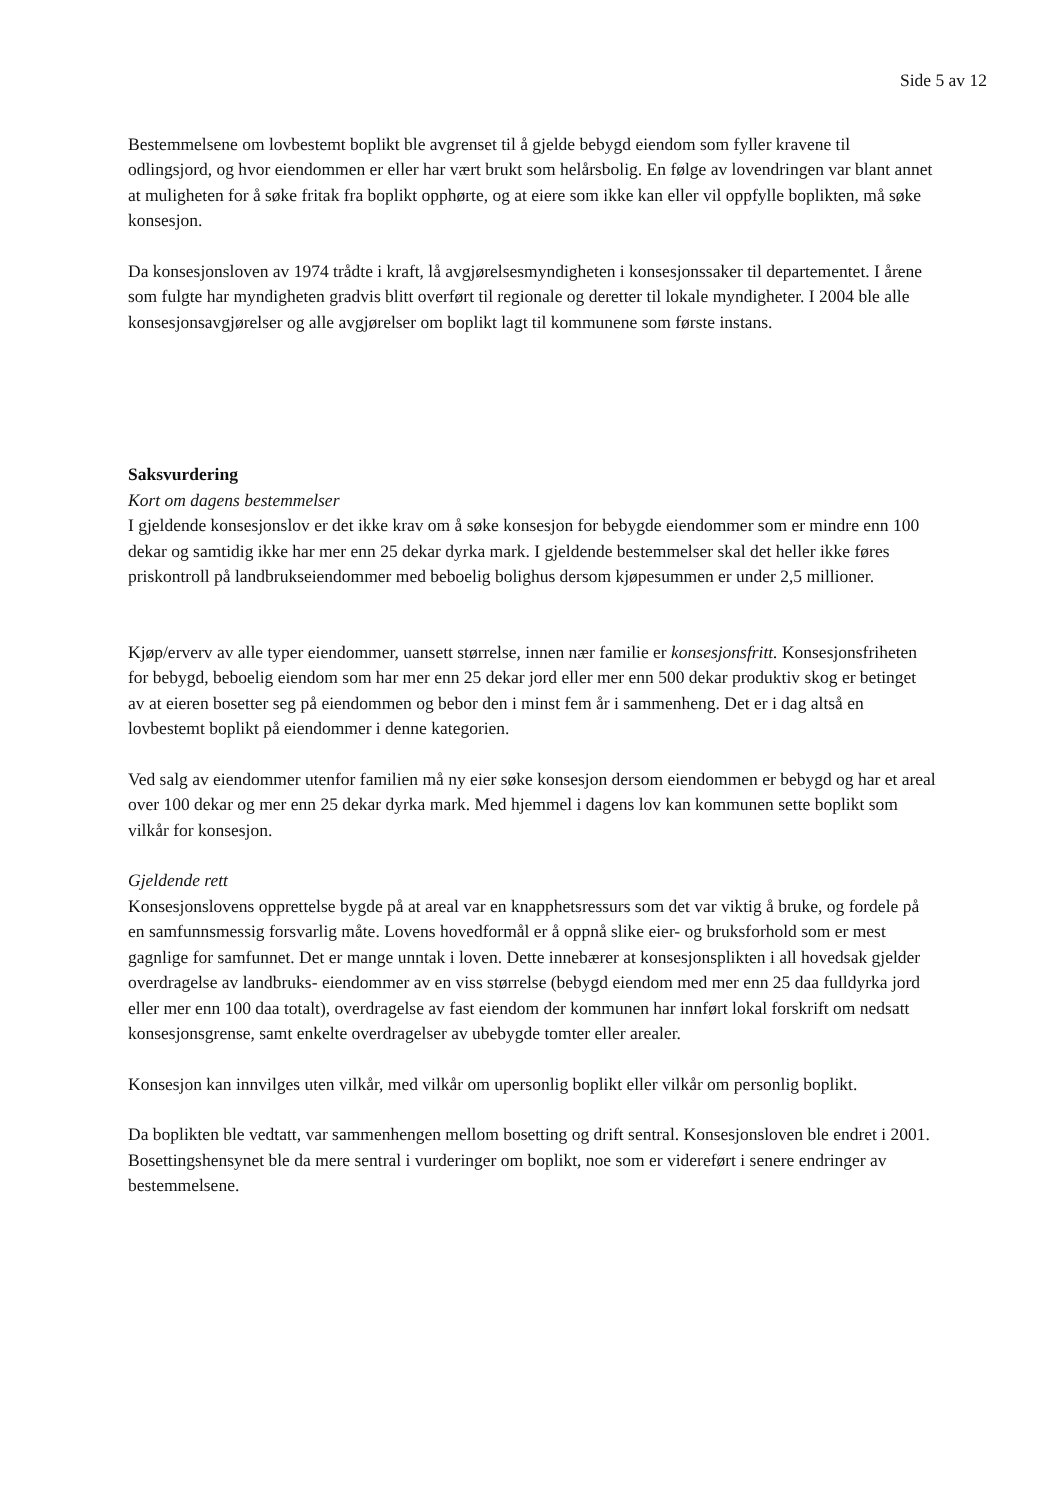Side 5 av 12
Bestemmelsene om lovbestemt boplikt ble avgrenset til å gjelde bebygd eiendom som fyller kravene til odlingsjord, og hvor eiendommen er eller har vært brukt som helårsbolig. En følge av lovendringen var blant annet at muligheten for å søke fritak fra boplikt opphørte, og at eiere som ikke kan eller vil oppfylle boplikten, må søke konsesjon.
Da konsesjonsloven av 1974 trådte i kraft, lå avgjørelsesmyndigheten i konsesjonssaker til departementet. I årene som fulgte har myndigheten gradvis blitt overført til regionale og deretter til lokale myndigheter. I 2004 ble alle konsesjonsavgjørelser og alle avgjørelser om boplikt lagt til kommunene som første instans.
Saksvurdering
Kort om dagens bestemmelser
I gjeldende konsesjonslov er det ikke krav om å søke konsesjon for bebygde eiendommer som er mindre enn 100 dekar og samtidig ikke har mer enn 25 dekar dyrka mark. I gjeldende bestemmelser skal det heller ikke føres priskontroll på landbrukseiendommer med beboelig bolighus dersom kjøpesummen er under 2,5 millioner.
Kjøp/erverv av alle typer eiendommer, uansett størrelse, innen nær familie er konsesjonsfritt. Konsesjonsfriheten for bebygd, beboelig eiendom som har mer enn 25 dekar jord eller mer enn 500 dekar produktiv skog er betinget av at eieren bosetter seg på eiendommen og bebor den i minst fem år i sammenheng. Det er i dag altså en lovbestemt boplikt på eiendommer i denne kategorien.
Ved salg av eiendommer utenfor familien må ny eier søke konsesjon dersom eiendommen er bebygd og har et areal over 100 dekar og mer enn 25 dekar dyrka mark. Med hjemmel i dagens lov kan kommunen sette boplikt som vilkår for konsesjon.
Gjeldende rett
Konsesjonslovens opprettelse bygde på at areal var en knapphetsressurs som det var viktig å bruke, og fordele på en samfunnsmessig forsvarlig måte. Lovens hovedformål er å oppnå slike eier- og bruksforhold som er mest gagnlige for samfunnet. Det er mange unntak i loven. Dette innebærer at konsesjonsplikten i all hovedsak gjelder overdragelse av landbruks- eiendommer av en viss størrelse (bebygd eiendom med mer enn 25 daa fulldyrka jord eller mer enn 100 daa totalt), overdragelse av fast eiendom der kommunen har innført lokal forskrift om nedsatt konsesjonsgrense, samt enkelte overdragelser av ubebygde tomter eller arealer.
Konsesjon kan innvilges uten vilkår, med vilkår om upersonlig boplikt eller vilkår om personlig boplikt.
Da boplikten ble vedtatt, var sammenhengen mellom bosetting og drift sentral. Konsesjonsloven ble endret i 2001. Bosettingshensynet ble da mere sentral i vurderinger om boplikt, noe som er videreført i senere endringer av bestemmelsene.